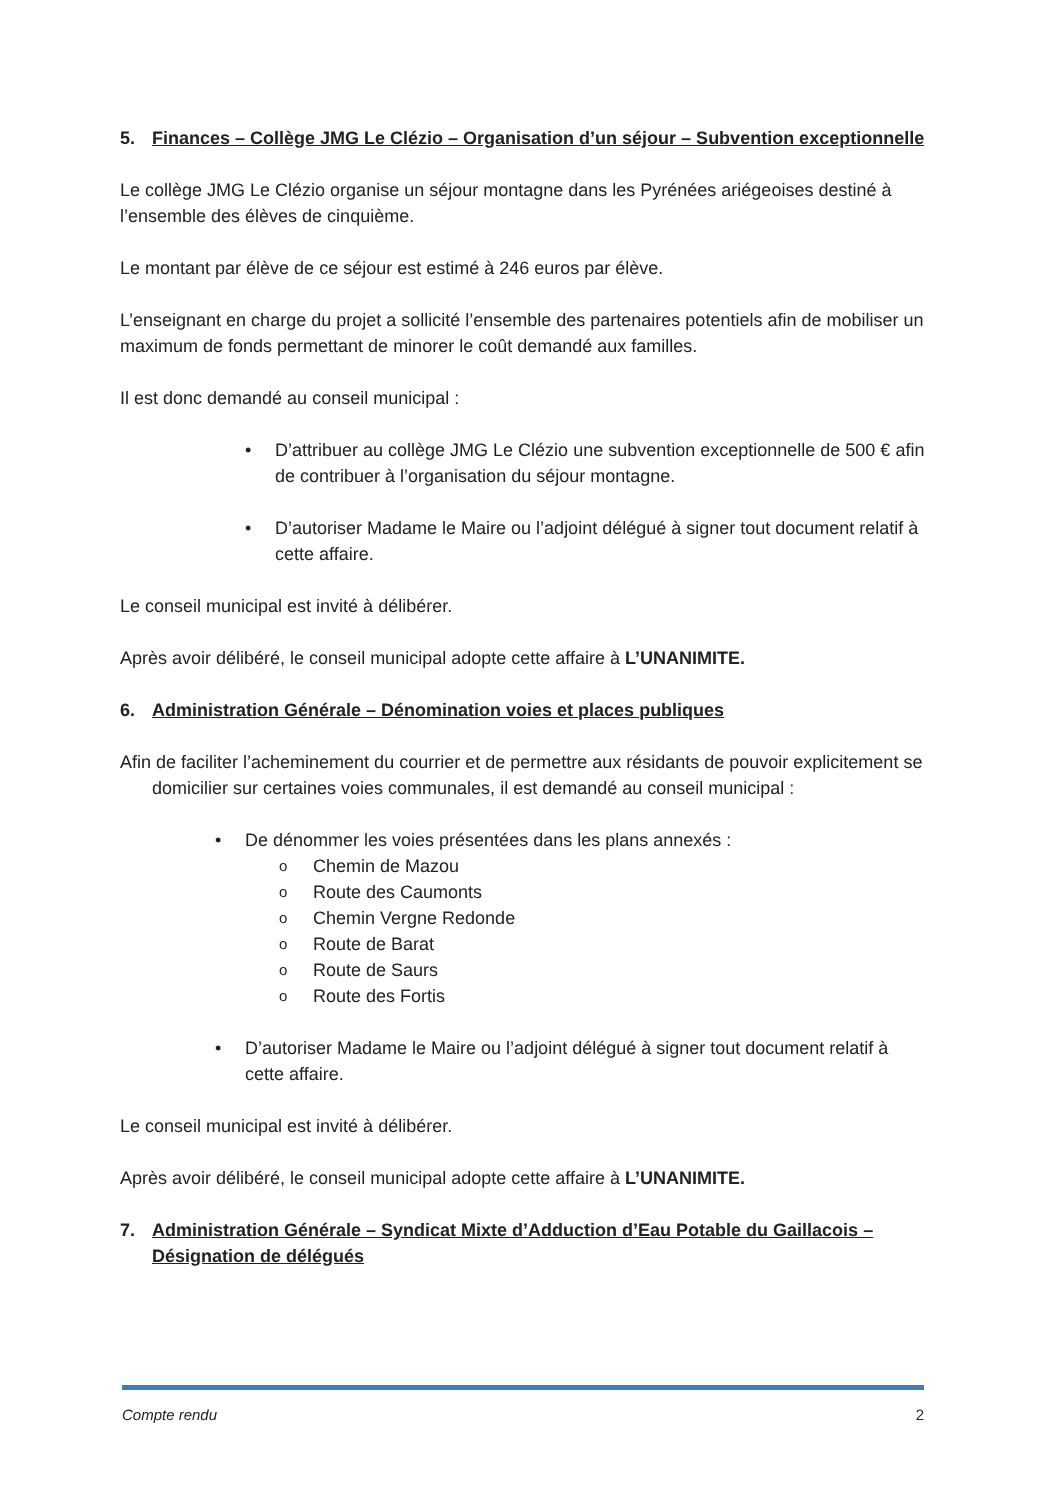5. Finances – Collège JMG Le Clézio – Organisation d’un séjour – Subvention exceptionnelle
Le collège JMG Le Clézio organise un séjour montagne dans les Pyrénées ariégeoises destiné à l’ensemble des élèves de cinquième.
Le montant par élève de ce séjour est estimé à 246 euros par élève.
L’enseignant en charge du projet a sollicité l’ensemble des partenaires potentiels afin de mobiliser un maximum de fonds permettant de minorer le coût demandé aux familles.
Il est donc demandé au conseil municipal :
• D’attribuer au collège JMG Le Clézio une subvention exceptionnelle de 500 € afin de contribuer à l’organisation du séjour montagne.
• D’autoriser Madame le Maire ou l’adjoint délégué à signer tout document relatif à cette affaire.
Le conseil municipal est invité à délibérer.
Après avoir délibéré, le conseil municipal adopte cette affaire à L’UNANIMITE.
6. Administration Générale – Dénomination voies et places publiques
Afin de faciliter l’acheminement du courrier et de permettre aux résidants de pouvoir explicitement se domicilier sur certaines voies communales, il est demandé au conseil municipal :
• De dénommer les voies présentées dans les plans annexés :
o Chemin de Mazou
o Route des Caumonts
o Chemin Vergne Redonde
o Route de Barat
o Route de Saurs
o Route des Fortis
• D’autoriser Madame le Maire ou l’adjoint délégué à signer tout document relatif à cette affaire.
Le conseil municipal est invité à délibérer.
Après avoir délibéré, le conseil municipal adopte cette affaire à L’UNANIMITE.
7. Administration Générale – Syndicat Mixte d’Adduction d’Eau Potable du Gaillacois – Désignation de délégués
Compte rendu 2